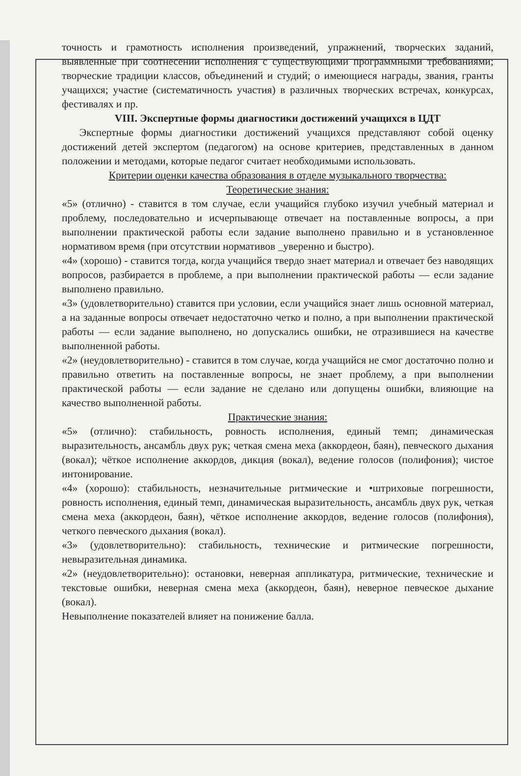точность и грамотность исполнения произведений, упражнений, творческих заданий, выявленные при соотнесении исполнения с существующими программными требованиями; творческие традиции классов, объединений и студий; о имеющиеся награды, звания, гранты учащихся; участие (систематичность участия) в различных творческих встречах, конкурсах, фестивалях и пр.
VIII. Экспертные формы диагностики достижений учащихся в ЦДТ
Экспертные формы диагностики достижений учащихся представляют собой оценку достижений детей экспертом (педагогом) на основе критериев, представленных в данном положении и методами, которые педагог считает необходимыми использовать.
Критерии оценки качества образования в отделе музыкального творчества:
Теоретические знания:
«5» (отлично) - ставится в том случае, если учащийся глубоко изучил учебный материал и проблему, последовательно и исчерпывающе отвечает на поставленные вопросы, а при выполнении практической работы если задание выполнено правильно и в установленное нормативом время (при отсутствии нормативов _уверенно и быстро).
«4» (хорошо) - ставится тогда, когда учащийся твердо знает материал и отвечает без наводящих вопросов, разбирается в проблеме, а при выполнении практической работы — если задание выполнено правильно.
«3» (удовлетворительно) ставится при условии, если учащийся знает лишь основной материал, а на заданные вопросы отвечает недостаточно четко и полно, а при выполнении практической работы — если задание выполнено, но допускались ошибки, не отразившиеся на качестве выполненной работы.
«2» (неудовлетворительно) - ставится в том случае, когда учащийся не смог достаточно полно и правильно ответить на поставленные вопросы, не знает проблему, а при выполнении практической работы — если задание не сделано или допущены ошибки, влияющие на качество выполненной работы.
Практические знания:
«5» (отлично): стабильность, ровность исполнения, единый темп; динамическая выразительность, ансамбль двух рук; четкая смена меха (аккордеон, баян), певческого дыхания (вокал); чёткое исполнение аккордов, дикция (вокал), ведение голосов (полифония); чистое интонирование.
«4» (хорошо): стабильность, незначительные ритмические и •штриховые погрешности, ровность исполнения, единый темп, динамическая выразительность, ансамбль двух рук, четкая смена меха (аккордеон, баян), чёткое исполнение аккордов, ведение голосов (полифония), четкого певческого дыхания (вокал).
«3» (удовлетворительно): стабильность, технические и ритмические погрешности, невыразительная динамика.
«2» (неудовлетворительно): остановки, неверная аппликатура, ритмические, технические и текстовые ошибки, неверная смена меха (аккордеон, баян), неверное певческое дыхание (вокал).
Невыполнение показателей влияет на понижение балла.